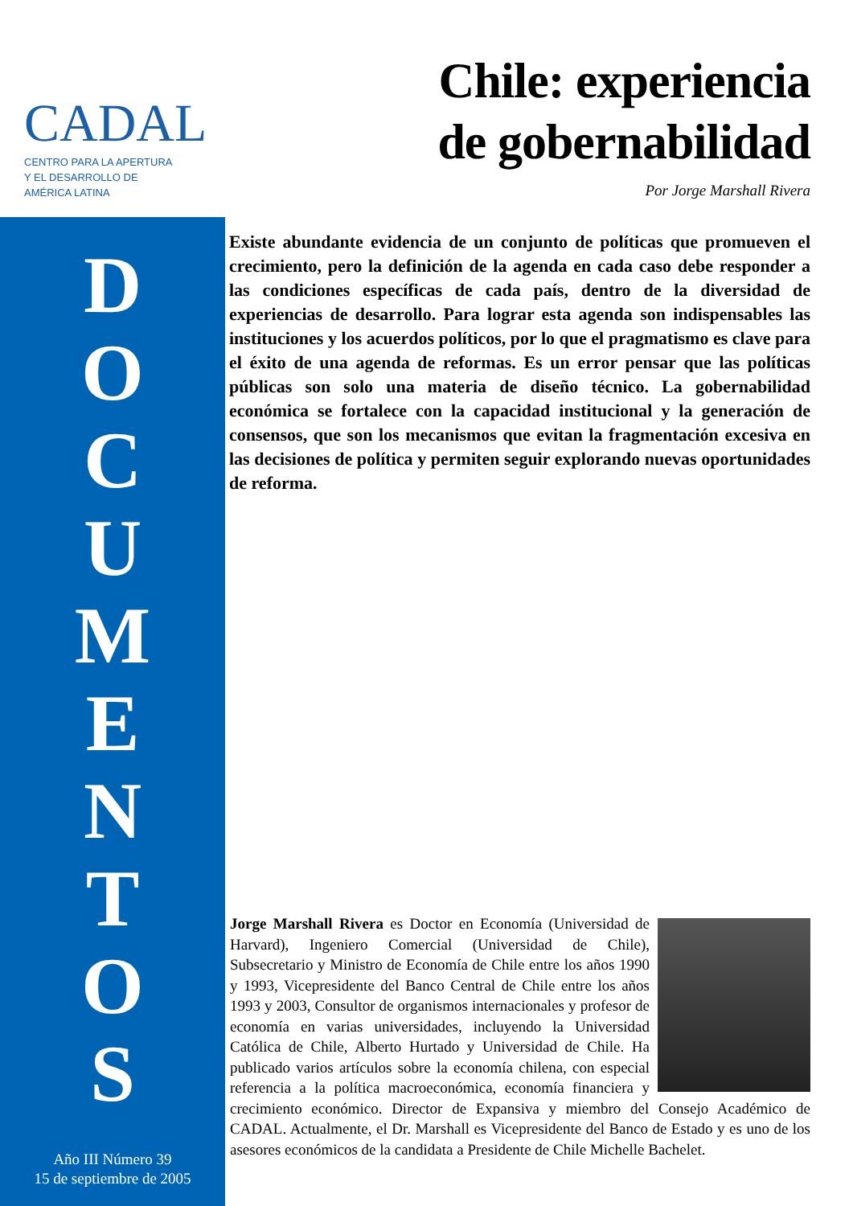CADAL
CENTRO PARA LA APERTURA
Y EL DESARROLLO DE
AMÉRICA LATINA
D
O
C
U
M
E
N
T
O
S
Año III Número 39
15 de septiembre de 2005
Chile: experiencia
de gobernabilidad
Por Jorge Marshall Rivera
Existe abundante evidencia de un conjunto de políticas que promueven el crecimiento, pero la definición de la agenda en cada caso debe responder a las condiciones específicas de cada país, dentro de la diversidad de experiencias de desarrollo. Para lograr esta agenda son indispensables las instituciones y los acuerdos políticos, por lo que el pragmatismo es clave para el éxito de una agenda de reformas. Es un error pensar que las políticas públicas son solo una materia de diseño técnico. La gobernabilidad económica se fortalece con la capacidad institucional y la generación de consensos, que son los mecanismos que evitan la fragmentación excesiva en las decisiones de política y permiten seguir explorando nuevas oportunidades de reforma.
Jorge Marshall Rivera es Doctor en Economía (Universidad de Harvard), Ingeniero Comercial (Universidad de Chile), Subsecretario y Ministro de Economía de Chile entre los años 1990 y 1993, Vicepresidente del Banco Central de Chile entre los años 1993 y 2003, Consultor de organismos internacionales y profesor de economía en varias universidades, incluyendo la Universidad Católica de Chile, Alberto Hurtado y Universidad de Chile. Ha publicado varios artículos sobre la economía chilena, con especial referencia a la política macroeconómica, economía financiera y crecimiento económico. Director de Expansiva y miembro del Consejo Académico de CADAL. Actualmente, el Dr. Marshall es Vicepresidente del Banco de Estado y es uno de los asesores económicos de la candidata a Presidente de Chile Michelle Bachelet.